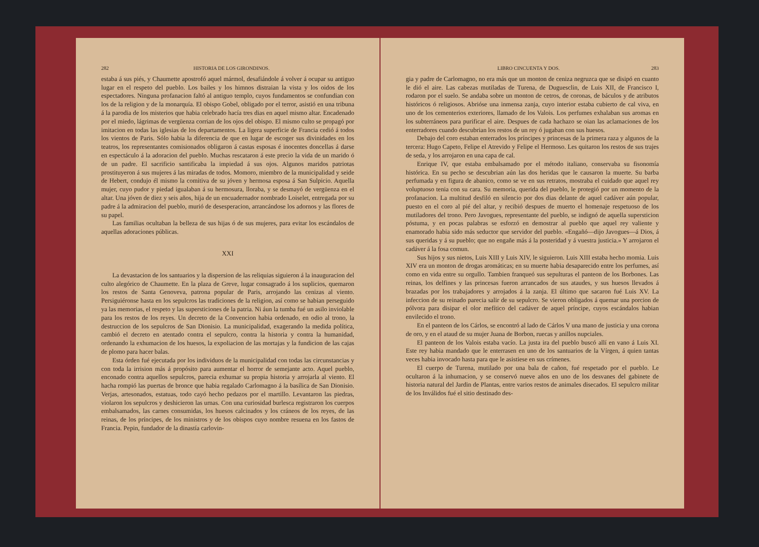282 HISTORIA DE LOS GIRONDINOS.
estaba á sus piés, y Chaumette apostrofó aquel mármol, desafiándole á volver á ocupar su antiguo lugar en el respeto del pueblo. Los bailes y los himnos distraian la vista y los oidos de los espectadores. Ninguna profanacion faltó al antiguo templo, cuyos fundamentos se confundian con los de la religion y de la monarquía. El obispo Gobel, obligado por el terror, asistió en una tribuna á la parodia de los misterios que habia celebrado hacía tres dias en aquel mismo altar. Encadenado por el miedo, lágrimas de vergüenza corrian de los ojos del obispo. El mismo culto se propagó por imitacion en todas las iglesias de los departamentos. La ligera superficie de Francia cedió á todos los vientos de Paris. Sólo habia la diferencia de que en lugar de escoger sus divinidades en los teatros, los representantes comisionados obligaron á castas esposas é inocentes doncellas á darse en espectáculo á la adoracion del pueblo. Muchas rescataron á este precio la vida de un marido ó de un padre. El sacrificio santificaba la impiedad á sus ojos. Algunos maridos patriotas prostituyeron á sus mujeres á las miradas de todos. Momoro, miembro de la municipalidad y seide de Hebert, condujo él mismo la comitiva de su jóven y hermosa esposa á San Sulpicio. Aquella mujer, cuyo pudor y piedad igualaban á su hermosura, lloraba, y se desmayó de vergüenza en el altar. Una jóven de diez y seis años, hija de un encuadernador nombrado Loiselet, entregada por su padre á la admiracion del pueblo, murió de desesperacion, arrancándose los adornos y las flores de su papel.
Las familias ocultaban la belleza de sus hijas ó de sus mujeres, para evitar los escándalos de aquellas adoraciones públicas.
XXI
La devastacion de los santuarios y la dispersion de las reliquias siguieron á la inauguracion del culto alegórico de Chaumette. En la plaza de Greve, lugar consagrado á los suplicios, quemaron los restos de Santa Genoveva, patrona popular de Paris, arrojando las cenizas al viento. Persiguiéronse hasta en los sepulcros las tradiciones de la religion, así como se habian perseguido ya las memorias, el respeto y las supersticiones de la patria. Ni áun la tumba fué un asilo inviolable para los restos de los reyes. Un decreto de la Convencion habia ordenado, en odio al trono, la destruccion de los sepulcros de San Dionisio. La municipalidad, exagerando la medida política, cambió el decreto en atentado contra el sepulcro, contra la historia y contra la humanidad, ordenando la exhumacion de los huesos, la expoliacion de las mortajas y la fundicion de las cajas de plomo para hacer balas.
Esta órden fué ejecutada por los individuos de la municipalidad con todas las circunstancias y con toda la irrision más á propósito para aumentar el horror de semejante acto. Aquel pueblo, enconado contra aquellos sepulcros, parecia exhumar su propia historia y arrojarla al viento. El hacha rompió las puertas de bronce que habia regalado Carlomagno á la basílica de San Dionisio. Verjas, artesonados, estatuas, todo cayó hecho pedazos por el martillo. Levantaron las piedras, violaron los sepulcros y deshicieron las urnas. Con una curiosidad burlesca registraron los cuerpos embalsamados, las carnes consumidas, los huesos calcinados y los cráneos de los reyes, de las reinas, de los príncipes, de los ministros y de los obispos cuyo nombre resuena en los fastos de Francia. Pepin, fundador de la dinastía carlovin-
LIBRO CINCUENTA Y DOS. 283
gia y padre de Carlomagno, no era más que un monton de ceniza negruzca que se disipó en cuanto le dió el aire. Las cabezas mutiladas de Turena, de Duguesclin, de Luis XII, de Francisco I, rodaron por el suelo. Se andaba sobre un monton de cetros, de coronas, de báculos y de atributos históricos ó religiosos. Abrióse una inmensa zanja, cuyo interior estaba cubierto de cal viva, en uno de los cementerios exteriores, llamado de los Valois. Los perfumes exhalaban sus aromas en los subterráneos para purificar el aire. Despues de cada hachazo se oian las aclamaciones de los enterradores cuando descubrian los restos de un rey ó jugaban con sus huesos.
Debajo del coro estaban enterrados los príncipes y princesas de la primera raza y algunos de la tercera: Hugo Capeto, Felipe el Atrevido y Felipe el Hermoso. Les quitaron los restos de sus trajes de seda, y los arrojaron en una capa de cal.
Enrique IV, que estaba embalsamado por el método italiano, conservaba su fisonomía histórica. En su pecho se descubrian aún las dos heridas que le causaron la muerte. Su barba perfumada y en figura de abanico, como se ve en sus retratos, mostraba el cuidado que aquel rey voluptuoso tenia con su cara. Su memoria, querida del pueblo, le protegió por un momento de la profanacion. La multitud desfiló en silencio por dos dias delante de aquel cadáver aún popular, puesto en el coro al pié del altar, y recibió despues de muerto el homenaje respetuoso de los mutiladores del trono. Pero Javogues, representante del pueblo, se indignó de aquella supersticion póstuma, y en pocas palabras se esforzó en demostrar al pueblo que aquel rey valiente y enamorado habia sido más seductor que servidor del pueblo. «Engañó—dijo Javogues—á Dios, á sus queridas y á su pueblo; que no engañe más á la posteridad y á vuestra justicia.» Y arrojaron el cadáver á la fosa comun.
Sus hijos y sus nietos, Luis XIII y Luis XIV, le siguieron. Luis XIII estaba hecho momia. Luis XIV era un monton de drogas aromáticas; en su muerte habia desaparecido entre los perfumes, así como en vida entre su orgullo. Tambien franqueó sus sepulturas el panteon de los Borbones. Las reinas, los delfines y las princesas fueron arrancados de sus ataudes, y sus huesos llevados á brazadas por los trabajadores y arrojados á la zanja. El último que sacaron fué Luis XV. La infeccion de su reinado parecia salir de su sepulcro. Se vieron obligados á quemar una porcion de pólvora para disipar el olor mefítico del cadáver de aquel príncipe, cuyos escándalos habian envilecido el trono.
En el panteon de los Cárlos, se encontró al lado de Cárlos V una mano de justicia y una corona de oro, y en el ataud de su mujer Juana de Borbon, ruecas y anillos nupciales.
El panteon de los Valois estaba vacío. La justa ira del pueblo buscó allí en vano á Luis XI. Este rey habia mandado que le enterrasen en uno de los santuarios de la Vírgen, á quien tantas veces habia invocado hasta para que le asistiese en sus crímenes.
El cuerpo de Turena, mutilado por una bala de cañon, fué respetado por el pueblo. Le ocultaron á la inhumacion, y se conservó nueve años en uno de los desvanes del gabinete de historia natural del Jardin de Plantas, entre varios restos de animales disecados. El sepulcro militar de los Inválidos fué el sitio destinado des-